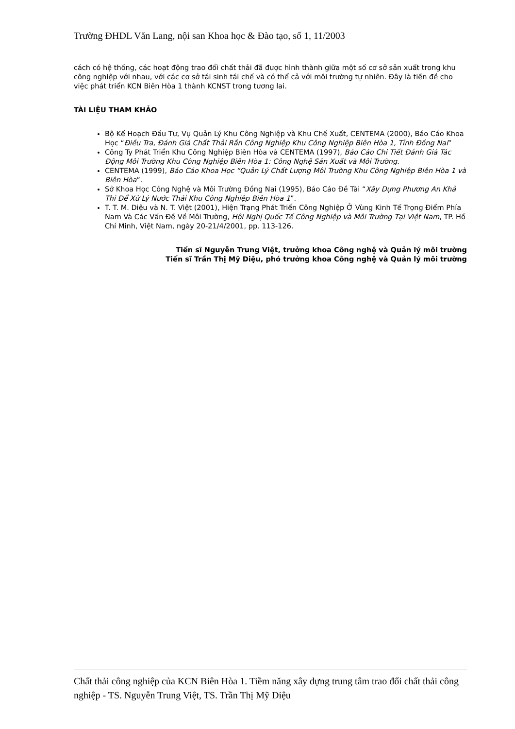Trường ĐHDL Văn Lang, nội san Khoa học & Đào tạo, số 1, 11/2003
cách có hệ thống, các hoạt động trao đổi chất thải đã được hình thành giữa một số cơ sở sản xuất trong khu công nghiệp với nhau, với các cơ sở tái sinh tái chế và có thể cả với môi trường tự nhiên. Đây là tiền đề cho việc phát triển KCN Biên Hòa 1 thành KCNST trong tương lai.
TÀI LIỆU THAM KHẢO
Bộ Kế Hoạch Đầu Tư, Vụ Quản Lý Khu Công Nghiệp và Khu Chế Xuất, CENTEMA (2000), Báo Cáo Khoa Học “Điều Tra, Đánh Giá Chất Thải Rắn Công Nghiệp Khu Công Nghiệp Biên Hòa 1, Tỉnh Đồng Nai”
Công Ty Phát Triển Khu Công Nghiệp Biên Hòa và CENTEMA (1997), Báo Cáo Chi Tiết Đánh Giá Tác Động Môi Trường Khu Công Nghiệp Biên Hòa 1: Công Nghệ Sản Xuất và Môi Trường.
CENTEMA (1999), Báo Cáo Khoa Học “Quản Lý Chất Lượng Môi Trường Khu Công Nghiệp Biên Hòa 1 và Biên Hòa”.
Sở Khoa Học Công Nghệ và Môi Trường Đồng Nai (1995), Báo Cáo Đề Tài “Xây Dựng Phương An Khả Thi Để Xử Lý Nước Thải Khu Công Nghiệp Biên Hòa 1”.
T. T. M. Diệu và N. T. Việt (2001), Hiện Trạng Phát Triển Công Nghiệp Ở Vùng Kinh Tế Trọng Điểm Phía Nam Và Các Vấn Đề Về Môi Trường, Hội Nghị Quốc Tế Công Nghiệp và Môi Trường Tại Việt Nam, TP. Hồ Chí Minh, Việt Nam, ngày 20-21/4/2001, pp. 113-126.
Tiến sĩ Nguyễn Trung Việt, trưởng khoa Công nghệ và Quản lý môi trường
Tiến sĩ Trần Thị Mỹ Diệu, phó trưởng khoa Công nghệ và Quản lý môi trường
Chất thải công nghiệp của KCN Biên Hòa 1. Tiềm năng xây dựng trung tâm trao đổi chất thải công nghiệp - TS. Nguyễn Trung Việt, TS. Trần Thị Mỹ Diệu